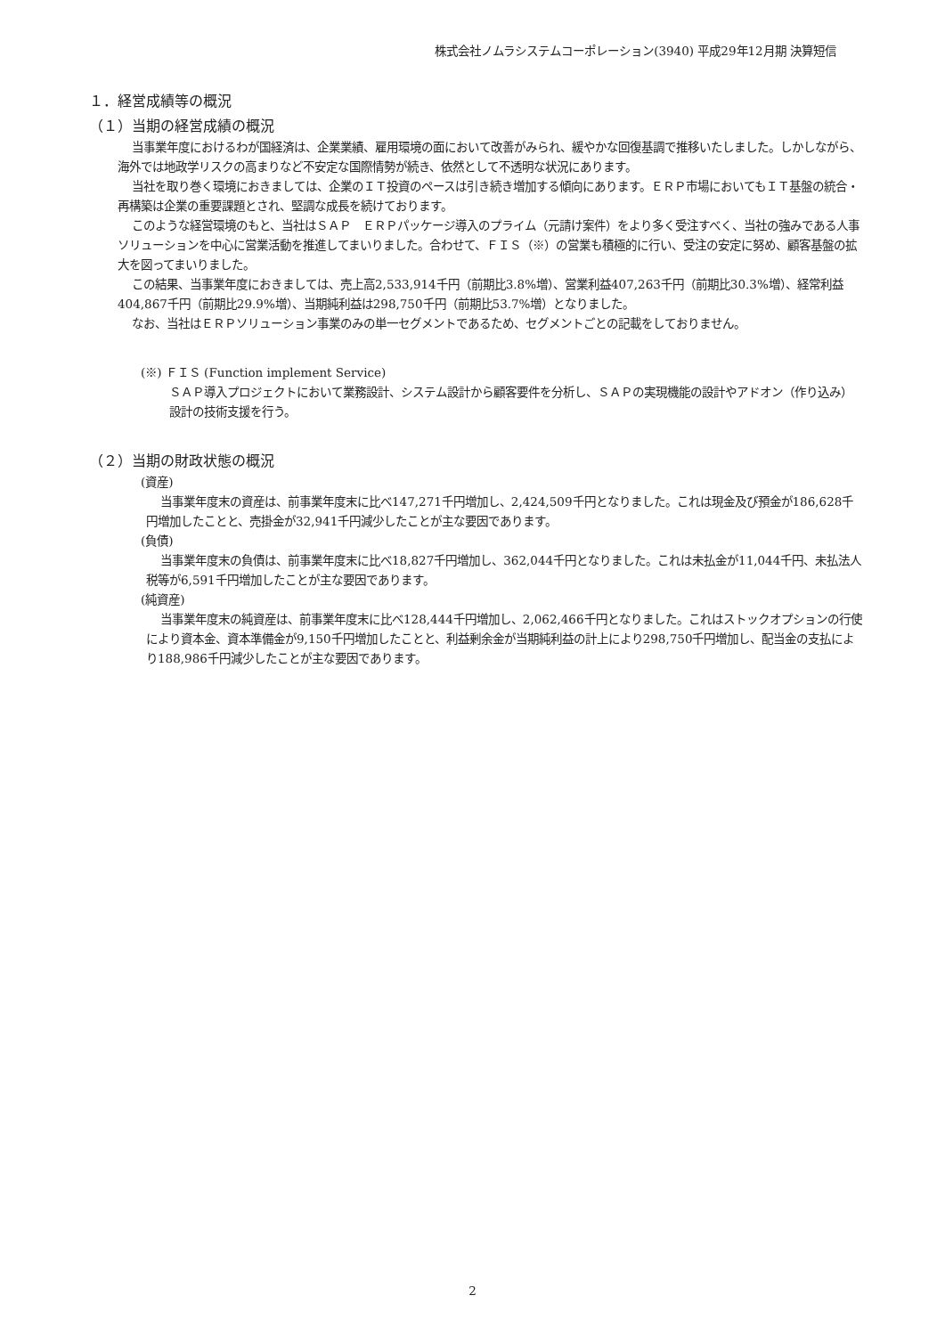株式会社ノムラシステムコーポレーション(3940) 平成29年12月期 決算短信
１．経営成績等の概況
（１）当期の経営成績の概況
当事業年度におけるわが国経済は、企業業績、雇用環境の面において改善がみられ、緩やかな回復基調で推移いたしました。しかしながら、海外では地政学リスクの高まりなど不安定な国際情勢が続き、依然として不透明な状況にあります。
当社を取り巻く環境におきましては、企業のＩＴ投資のペースは引き続き増加する傾向にあります。ＥＲＰ市場においてもＩＴ基盤の統合・再構築は企業の重要課題とされ、堅調な成長を続けております。
このような経営環境のもと、当社はＳＡＰ　ＥＲＰパッケージ導入のプライム（元請け案件）をより多く受注すべく、当社の強みである人事ソリューションを中心に営業活動を推進してまいりました。合わせて、ＦＩＳ（※）の営業も積極的に行い、受注の安定に努め、顧客基盤の拡大を図ってまいりました。
この結果、当事業年度におきましては、売上高2,533,914千円（前期比3.8%増）、営業利益407,263千円（前期比30.3%増）、経常利益404,867千円（前期比29.9%増）、当期純利益は298,750千円（前期比53.7%増）となりました。
なお、当社はＥＲＰソリューション事業のみの単一セグメントであるため、セグメントごとの記載をしておりません。
(※) ＦＩＳ (Function implement Service)
ＳＡＰ導入プロジェクトにおいて業務設計、システム設計から顧客要件を分析し、ＳＡＰの実現機能の設計やアドオン（作り込み）設計の技術支援を行う。
（２）当期の財政状態の概況
(資産)
当事業年度末の資産は、前事業年度末に比べ147,271千円増加し、2,424,509千円となりました。これは現金及び預金が186,628千円増加したことと、売掛金が32,941千円減少したことが主な要因であります。
(負債)
当事業年度末の負債は、前事業年度末に比べ18,827千円増加し、362,044千円となりました。これは未払金が11,044千円、未払法人税等が6,591千円増加したことが主な要因であります。
(純資産)
当事業年度末の純資産は、前事業年度末に比べ128,444千円増加し、2,062,466千円となりました。これはストックオプションの行使により資本金、資本準備金が9,150千円増加したことと、利益剰余金が当期純利益の計上により298,750千円増加し、配当金の支払により188,986千円減少したことが主な要因であります。
2